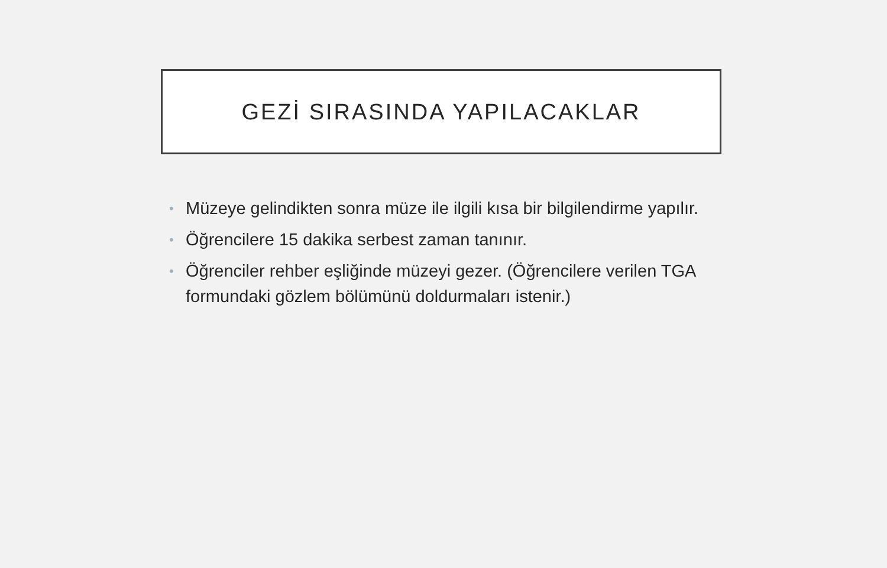GEZİ SIRASINDA YAPILACAKLAR
• Müzeye gelindikten sonra müze ile ilgili kısa bir bilgilendirme yapılır.
• Öğrencilere 15 dakika serbest zaman tanınır.
• Öğrenciler rehber eşliğinde müzeyi gezer. (Öğrencilere verilen TGA formundaki gözlem bölümünü doldurmaları istenir.)